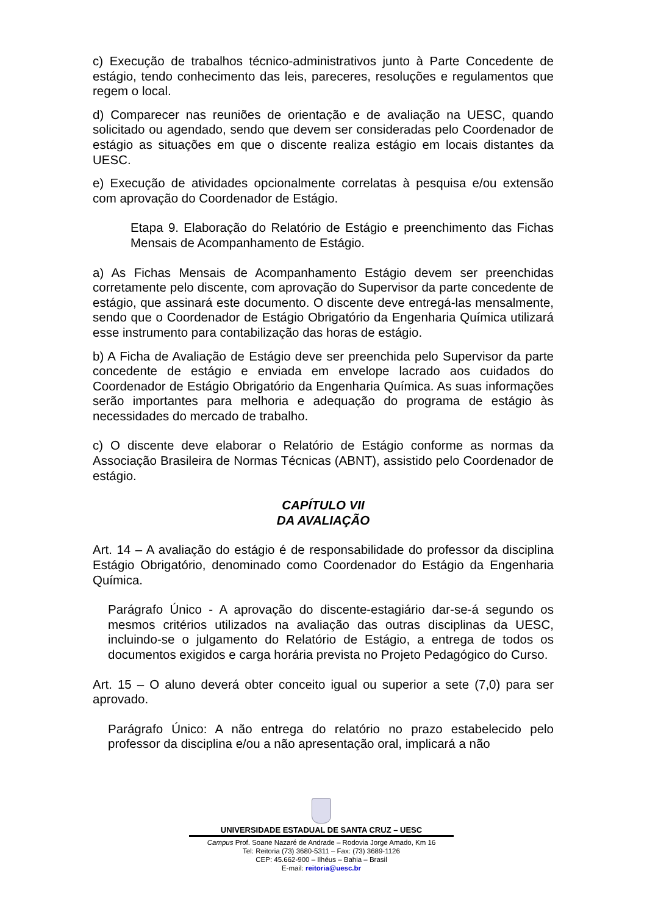c) Execução de trabalhos técnico-administrativos junto à Parte Concedente de estágio, tendo conhecimento das leis, pareceres, resoluções e regulamentos que regem o local.
d) Comparecer nas reuniões de orientação e de avaliação na UESC, quando solicitado ou agendado, sendo que devem ser consideradas pelo Coordenador de estágio as situações em que o discente realiza estágio em locais distantes da UESC.
e) Execução de atividades opcionalmente correlatas à pesquisa e/ou extensão com aprovação do Coordenador de Estágio.
Etapa 9. Elaboração do Relatório de Estágio e preenchimento das Fichas Mensais de Acompanhamento de Estágio.
a) As Fichas Mensais de Acompanhamento Estágio devem ser preenchidas corretamente pelo discente, com aprovação do Supervisor da parte concedente de estágio, que assinará este documento. O discente deve entregá-las mensalmente, sendo que o Coordenador de Estágio Obrigatório da Engenharia Química utilizará esse instrumento para contabilização das horas de estágio.
b) A Ficha de Avaliação de Estágio deve ser preenchida pelo Supervisor da parte concedente de estágio e enviada em envelope lacrado aos cuidados do Coordenador de Estágio Obrigatório da Engenharia Química. As suas informações serão importantes para melhoria e adequação do programa de estágio às necessidades do mercado de trabalho.
c) O discente deve elaborar o Relatório de Estágio conforme as normas da Associação Brasileira de Normas Técnicas (ABNT), assistido pelo Coordenador de estágio.
CAPÍTULO VII
DA AVALIAÇÃO
Art. 14 – A avaliação do estágio é de responsabilidade do professor da disciplina Estágio Obrigatório, denominado como Coordenador do Estágio da Engenharia Química.
Parágrafo Único - A aprovação do discente-estagiário dar-se-á segundo os mesmos critérios utilizados na avaliação das outras disciplinas da UESC, incluindo-se o julgamento do Relatório de Estágio, a entrega de todos os documentos exigidos e carga horária prevista no Projeto Pedagógico do Curso.
Art. 15 – O aluno deverá obter conceito igual ou superior a sete (7,0) para ser aprovado.
Parágrafo Único: A não entrega do relatório no prazo estabelecido pelo professor da disciplina e/ou a não apresentação oral, implicará a não
UNIVERSIDADE ESTADUAL DE SANTA CRUZ – UESC
Campus Prof. Soane Nazaré de Andrade – Rodovia Jorge Amado, Km 16
Tel: Reitoria (73) 3680-5311 – Fax: (73) 3689-1126
CEP: 45.662-900 – Ilhéus – Bahia – Brasil
E-mail: reitoria@uesc.br